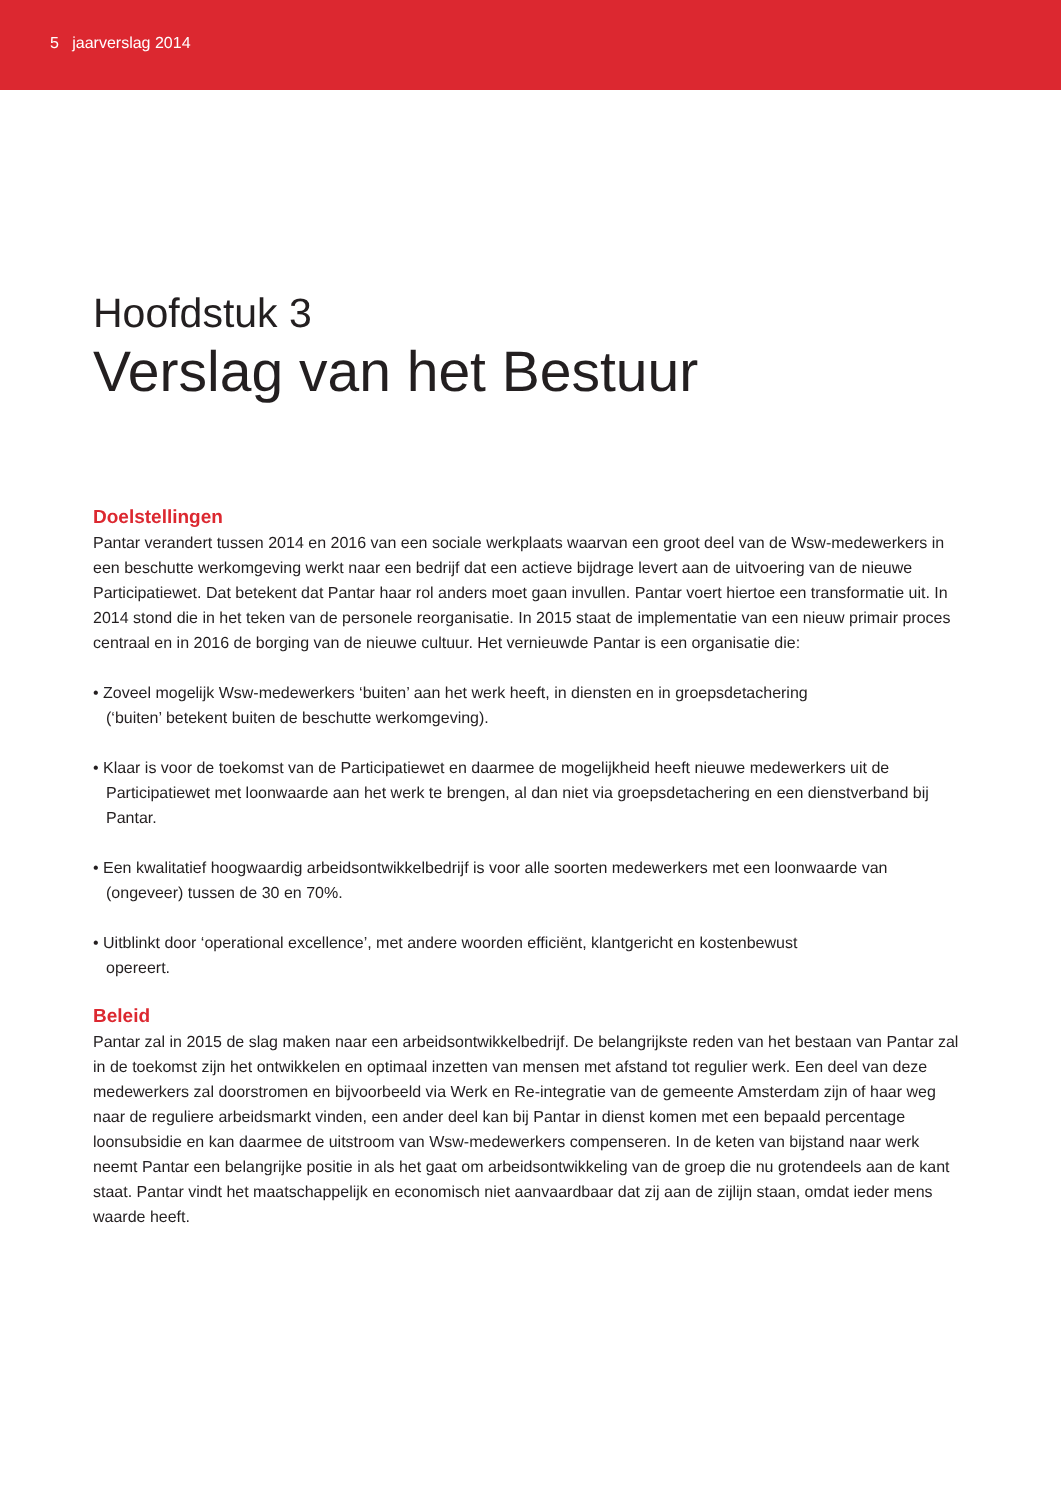5 jaarverslag 2014
Hoofdstuk 3
Verslag van het Bestuur
Doelstellingen
Pantar verandert tussen 2014 en 2016 van een sociale werkplaats waarvan een groot deel van de Wsw-medewerkers in een beschutte werkomgeving werkt naar een bedrijf dat een actieve bijdrage levert aan de uitvoering van de nieuwe Participatiewet. Dat betekent dat Pantar haar rol anders moet gaan invullen. Pantar voert hiertoe een transformatie uit. In 2014 stond die in het teken van de personele reorganisatie. In 2015 staat de implementatie van een nieuw primair proces centraal en in 2016 de borging van de nieuwe cultuur. Het vernieuwde Pantar is een organisatie die:
• Zoveel mogelijk Wsw-medewerkers ‘buiten’ aan het werk heeft, in diensten en in groepsdetachering
(‘buiten’ betekent buiten de beschutte werkomgeving).
• Klaar is voor de toekomst van de Participatiewet en daarmee de mogelijkheid heeft nieuwe medewerkers uit de Participatiewet met loonwaarde aan het werk te brengen, al dan niet via groepsdetachering en een dienstverband bij Pantar.
• Een kwalitatief hoogwaardig arbeidsontwikkelbedrijf is voor alle soorten medewerkers met een loonwaarde van (ongeveer) tussen de 30 en 70%.
• Uitblinkt door ‘operational excellence’, met andere woorden efficiënt, klantgericht en kostenbewust
opereert.
Beleid
Pantar zal in 2015 de slag maken naar een arbeidsontwikkelbedrijf. De belangrijkste reden van het bestaan van Pantar zal in de toekomst zijn het ontwikkelen en optimaal inzetten van mensen met afstand tot regulier werk. Een deel van deze medewerkers zal doorstromen en bijvoorbeeld via Werk en Re-integratie van de gemeente Amsterdam zijn of haar weg naar de reguliere arbeidsmarkt vinden, een ander deel kan bij Pantar in dienst komen met een bepaald percentage loonsubsidie en kan daarmee de uitstroom van Wsw-medewerkers compenseren. In de keten van bijstand naar werk neemt Pantar een belangrijke positie in als het gaat om arbeidsontwikkeling van de groep die nu grotendeels aan de kant staat. Pantar vindt het maatschappelijk en economisch niet aanvaardbaar dat zij aan de zijlijn staan, omdat ieder mens waarde heeft.